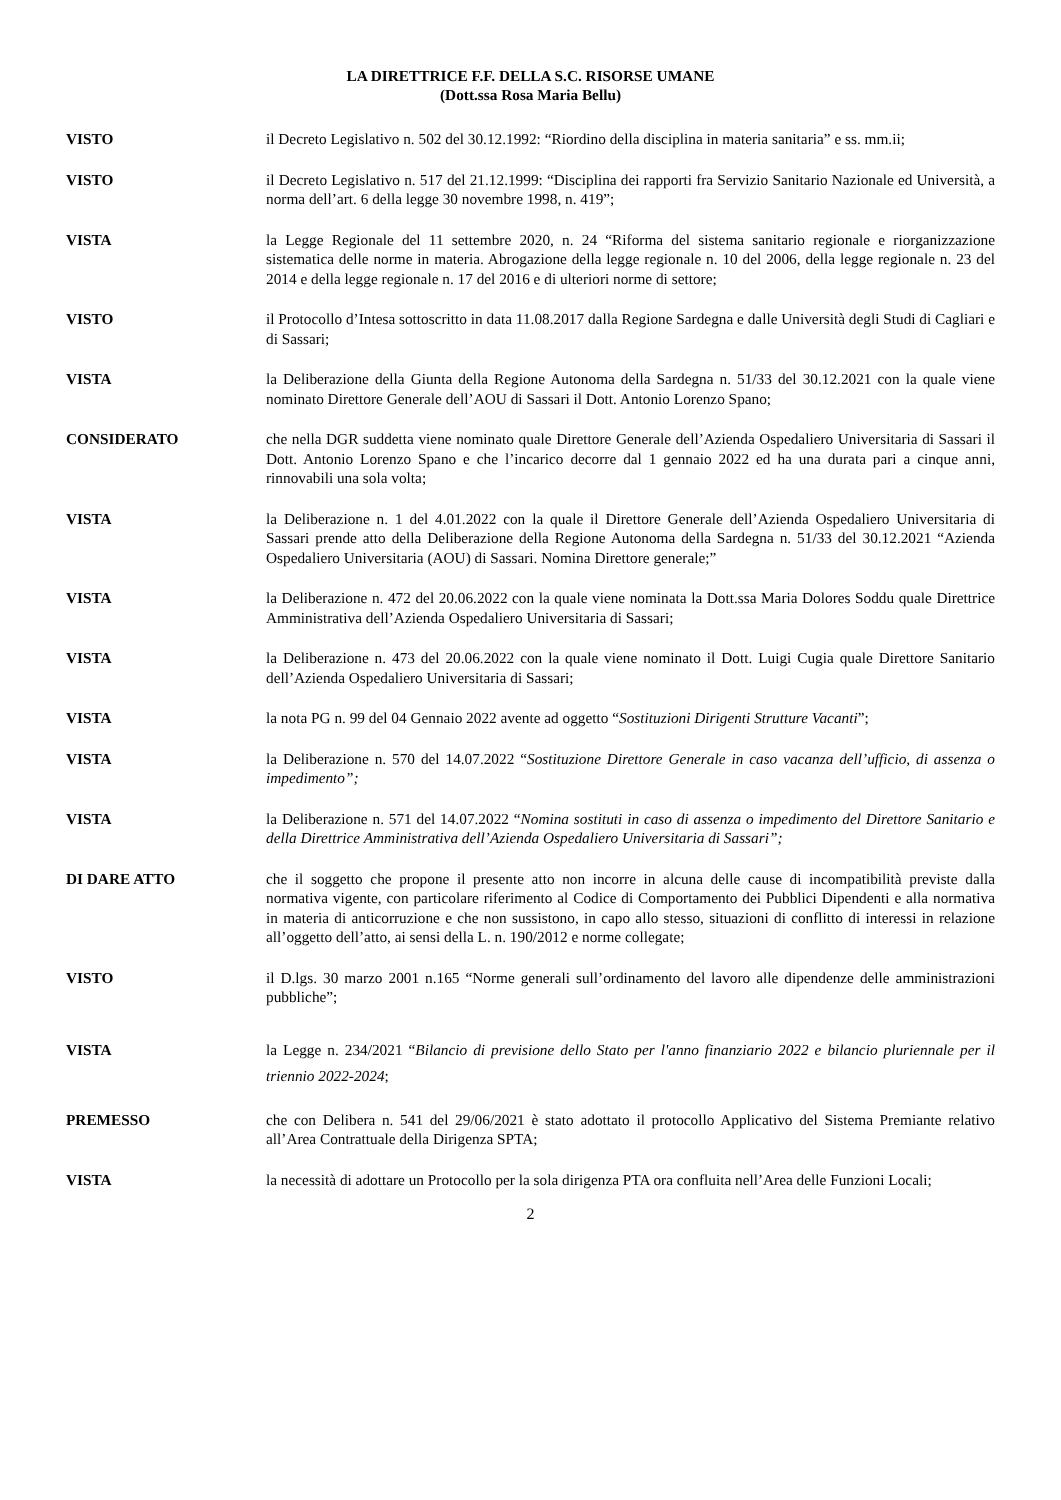LA DIRETTRICE F.F. DELLA S.C. RISORSE UMANE
(Dott.ssa Rosa Maria Bellu)
VISTO il Decreto Legislativo n. 502 del 30.12.1992: “Riordino della disciplina in materia sanitaria” e ss. mm.ii;
VISTO il Decreto Legislativo n. 517 del 21.12.1999: “Disciplina dei rapporti fra Servizio Sanitario Nazionale ed Università, a norma dell’art. 6 della legge 30 novembre 1998, n. 419”;
VISTA la Legge Regionale del 11 settembre 2020, n. 24 “Riforma del sistema sanitario regionale e riorganizzazione sistematica delle norme in materia. Abrogazione della legge regionale n. 10 del 2006, della legge regionale n. 23 del 2014 e della legge regionale n. 17 del 2016 e di ulteriori norme di settore;
VISTO il Protocollo d’Intesa sottoscritto in data 11.08.2017 dalla Regione Sardegna e dalle Università degli Studi di Cagliari e di Sassari;
VISTA la Deliberazione della Giunta della Regione Autonoma della Sardegna n. 51/33 del 30.12.2021 con la quale viene nominato Direttore Generale dell’AOU di Sassari il Dott. Antonio Lorenzo Spano;
CONSIDERATO che nella DGR suddetta viene nominato quale Direttore Generale dell’Azienda Ospedaliero Universitaria di Sassari il Dott. Antonio Lorenzo Spano e che l’incarico decorre dal 1 gennaio 2022 ed ha una durata pari a cinque anni, rinnovabili una sola volta;
VISTA la Deliberazione n. 1 del 4.01.2022 con la quale il Direttore Generale dell’Azienda Ospedaliero Universitaria di Sassari prende atto della Deliberazione della Regione Autonoma della Sardegna n. 51/33 del 30.12.2021 “Azienda Ospedaliero Universitaria (AOU) di Sassari. Nomina Direttore generale;”
VISTA la Deliberazione n. 472 del 20.06.2022 con la quale viene nominata la Dott.ssa Maria Dolores Soddu quale Direttrice Amministrativa dell’Azienda Ospedaliero Universitaria di Sassari;
VISTA la Deliberazione n. 473 del 20.06.2022 con la quale viene nominato il Dott. Luigi Cugia quale Direttore Sanitario dell’Azienda Ospedaliero Universitaria di Sassari;
VISTA la nota PG n. 99 del 04 Gennaio 2022 avente ad oggetto “Sostituzioni Dirigenti Strutture Vacanti”;
VISTA la Deliberazione n. 570 del 14.07.2022 “Sostituzione Direttore Generale in caso vacanza dell’ufficio, di assenza o impedimento”;
VISTA la Deliberazione n. 571 del 14.07.2022 “Nomina sostituti in caso di assenza o impedimento del Direttore Sanitario e della Direttrice Amministrativa dell’Azienda Ospedaliero Universitaria di Sassari”;
DI DARE ATTO che il soggetto che propone il presente atto non incorre in alcuna delle cause di incompatibilità previste dalla normativa vigente, con particolare riferimento al Codice di Comportamento dei Pubblici Dipendenti e alla normativa in materia di anticorruzione e che non sussistono, in capo allo stesso, situazioni di conflitto di interessi in relazione all’oggetto dell’atto, ai sensi della L. n. 190/2012 e norme collegate;
VISTO il D.lgs. 30 marzo 2001 n.165 “Norme generali sull’ordinamento del lavoro alle dipendenze delle amministrazioni pubbliche”;
VISTA la Legge n. 234/2021 “Bilancio di previsione dello Stato per l'anno finanziario 2022 e bilancio pluriennale per il triennio 2022-2024;
PREMESSO che con Delibera n. 541 del 29/06/2021 è stato adottato il protocollo Applicativo del Sistema Premiante relativo all’Area Contrattuale della Dirigenza SPTA;
VISTA la necessità di adottare un Protocollo per la sola dirigenza PTA ora confluita nell’Area delle Funzioni Locali;
2